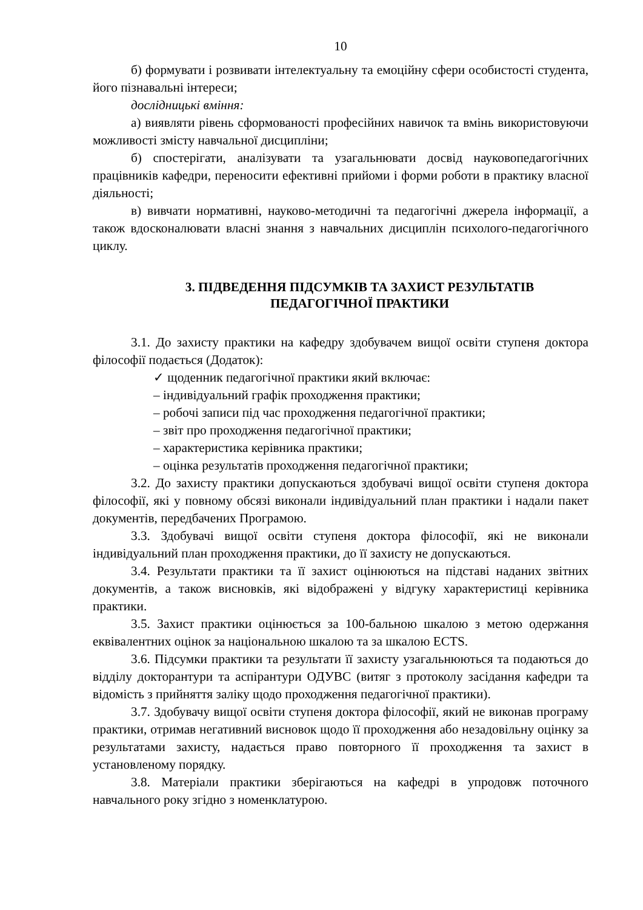10
б) формувати і розвивати інтелектуальну та емоційну сфери особистості студента, його пізнавальні інтереси;
дослідницькі вміння:
а) виявляти рівень сформованості професійних навичок та вмінь використовуючи можливості змісту навчальної дисципліни;
б) спостерігати, аналізувати та узагальнювати досвід науковопедагогічних працівників кафедри, переносити ефективні прийоми і форми роботи в практику власної діяльності;
в) вивчати нормативні, науково-методичні та педагогічні джерела інформації, а також вдосконалювати власні знання з навчальних дисциплін психолого-педагогічного циклу.
3. ПІДВЕДЕННЯ ПІДСУМКІВ ТА ЗАХИСТ РЕЗУЛЬТАТІВ
ПЕДАГОГІЧНОЇ ПРАКТИКИ
3.1. До захисту практики на кафедру здобувачем вищої освіти ступеня доктора філософії подається (Додаток):
✓ щоденник педагогічної практики який включає:
– індивідуальний графік проходження практики;
– робочі записи під час проходження педагогічної практики;
– звіт про проходження педагогічної практики;
– характеристика керівника практики;
– оцінка результатів проходження педагогічної практики;
3.2. До захисту практики допускаються здобувачі вищої освіти ступеня доктора філософії, які у повному обсязі виконали індивідуальний план практики і надали пакет документів, передбачених Програмою.
3.3. Здобувачі вищої освіти ступеня доктора філософії, які не виконали індивідуальний план проходження практики, до її захисту не допускаються.
3.4. Результати практики та її захист оцінюються на підставі наданих звітних документів, а також висновків, які відображені у відгуку характеристиці керівника практики.
3.5. Захист практики оцінюється за 100-бальною шкалою з метою одержання еквівалентних оцінок за національною шкалою та за шкалою ECTS.
3.6. Підсумки практики та результати її захисту узагальнюються та подаються до відділу докторантури та аспірантури ОДУВС (витяг з протоколу засідання кафедри та відомість з прийняття заліку щодо проходження педагогічної практики).
3.7. Здобувачу вищої освіти ступеня доктора філософії, який не виконав програму практики, отримав негативний висновок щодо її проходження або незадовільну оцінку за результатами захисту, надається право повторного її проходження та захист в установленому порядку.
3.8. Матеріали практики зберігаються на кафедрі в упродовж поточного навчального року згідно з номенклатурою.